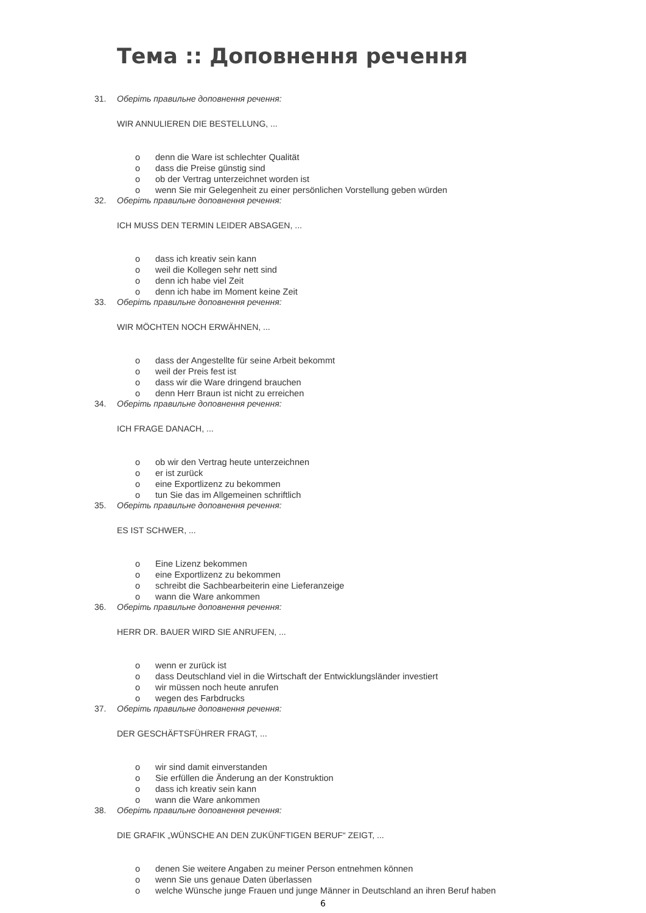Тема :: Доповнення речення
31. Оберіть правильне доповнення речення:
WIR ANNULIEREN DIE BESTELLUNG, ...
o denn die Ware ist schlechter Qualität
o dass die Preise günstig sind
o ob der Vertrag unterzeichnet worden ist
o wenn Sie mir Gelegenheit zu einer persönlichen Vorstellung geben würden
32. Оберіть правильне доповнення речення:
ICH MUSS DEN TERMIN LEIDER ABSAGEN, ...
o dass ich kreativ sein kann
o weil die Kollegen sehr nett sind
o denn ich habe viel Zeit
o denn ich habe im Moment keine Zeit
33. Оберіть правильне доповнення речення:
WIR MÖCHTEN NOCH ERWÄHNEN, ...
o dass der Angestellte für seine Arbeit bekommt
o weil der Preis fest ist
o dass wir die Ware dringend brauchen
o denn Herr Braun ist nicht zu erreichen
34. Оберіть правильне доповнення речення:
ICH FRAGE DANACH, ...
o ob wir den Vertrag heute unterzeichnen
o er ist zurück
o eine Exportlizenz zu bekommen
o tun Sie das im Allgemeinen schriftlich
35. Оберіть правильне доповнення речення:
ES IST SCHWER, ...
o Eine Lizenz bekommen
o eine Exportlizenz zu bekommen
o schreibt die Sachbearbeiterin eine Lieferanzeige
o wann die Ware ankommen
36. Оберіть правильне доповнення речення:
HERR DR. BAUER WIRD SIE ANRUFEN, ...
o wenn er zurück ist
o dass Deutschland viel in die Wirtschaft der Entwicklungsländer investiert
o wir müssen noch heute anrufen
o wegen des Farbdrucks
37. Оберіть правильне доповнення речення:
DER GESCHÄFTSFÜHRER FRAGT, ...
o wir sind damit einverstanden
o Sie erfüllen die Änderung an der Konstruktion
o dass ich kreativ sein kann
o wann die Ware ankommen
38. Оберіть правильне доповнення речення:
DIE GRAFIK „WÜNSCHE AN DEN ZUKÜNFTIGEN BERUF“ ZEIGT, ...
o denen Sie weitere Angaben zu meiner Person entnehmen können
o wenn Sie uns genaue Daten überlassen
o welche Wünsche junge Frauen und junge Männer in Deutschland an ihren Beruf haben
6